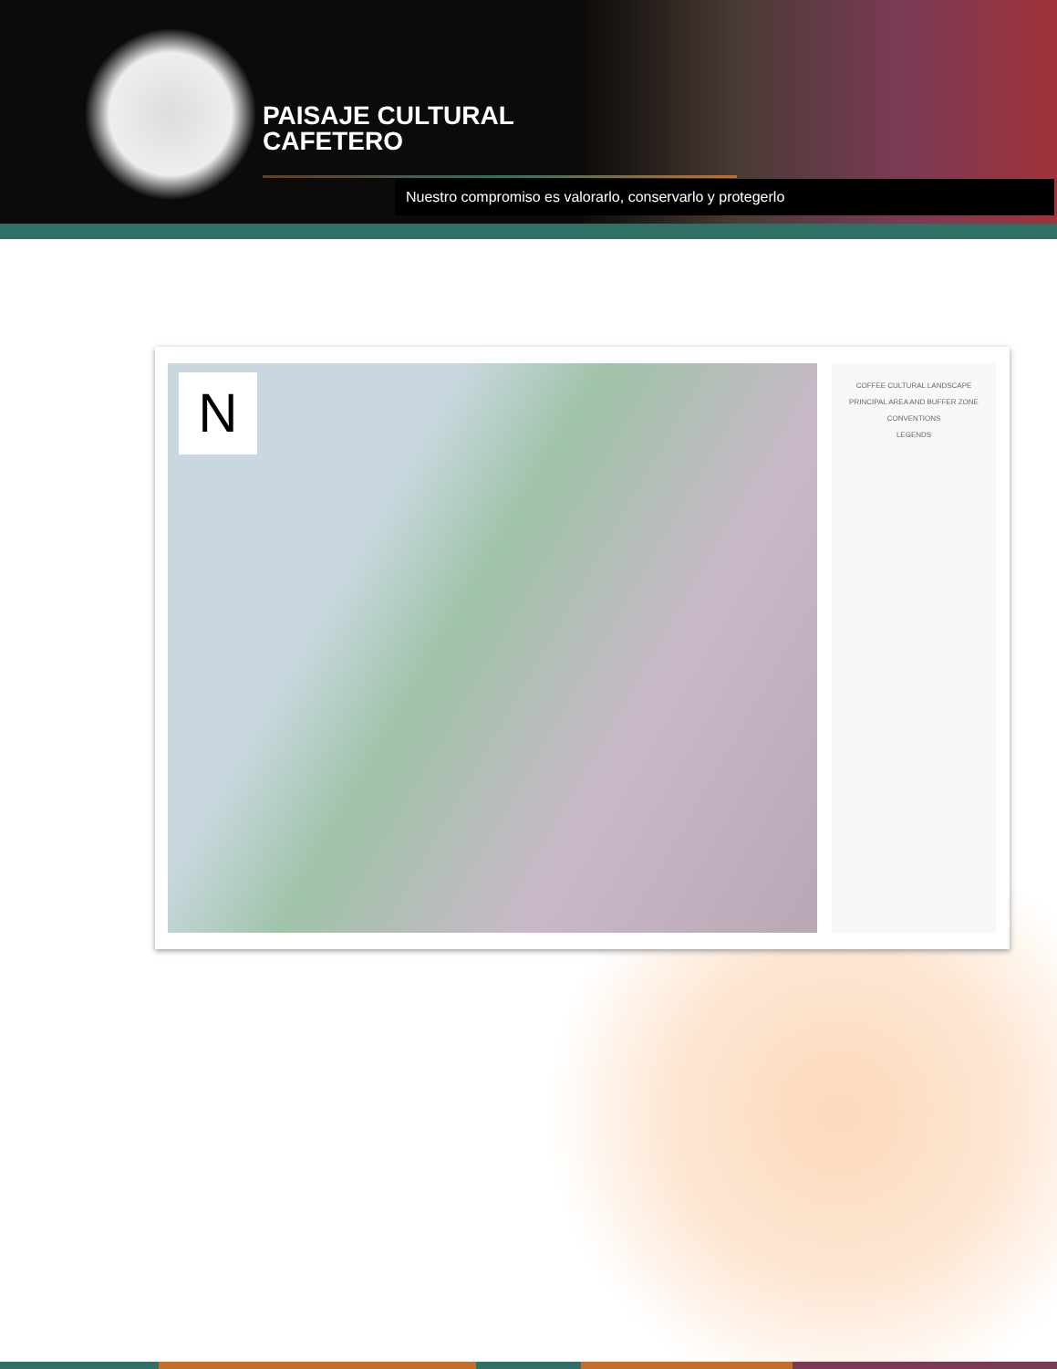PAISAJE CULTURAL
CAFETERO
Nuestro compromiso es valorarlo, conservarlo y protegerlo
N
COFFEE CULTURAL LANDSCAPE
PRINCIPAL AREA AND BUFFER ZONE
CONVENTIONS
LEGENDS